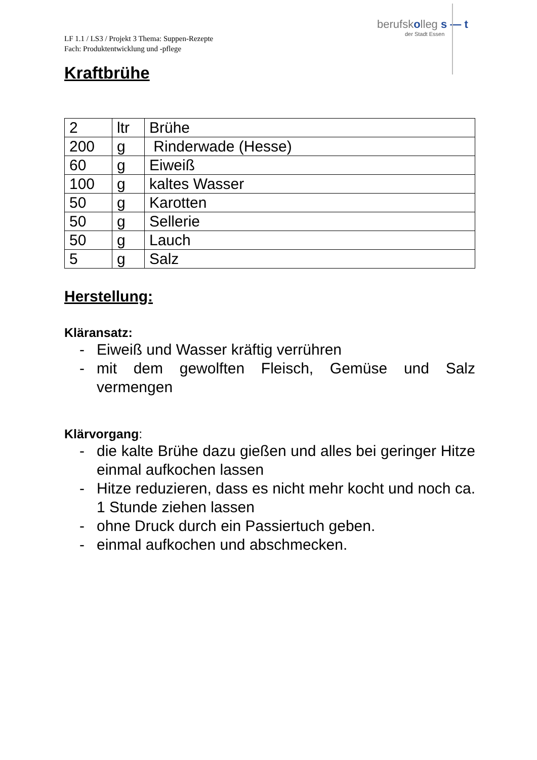LF 1.1 / LS3 / Projekt 3 Thema: Suppen-Rezepte
Fach: Produktentwicklung und -pflege
berufskolleg s — t
der Stadt Essen
Kraftbrühe
| 2 | ltr | Brühe |
| 200 | g | Rinderwade (Hesse) |
| 60 | g | Eiweiß |
| 100 | g | kaltes Wasser |
| 50 | g | Karotten |
| 50 | g | Sellerie |
| 50 | g | Lauch |
| 5 | g | Salz |
Herstellung:
Kläransatz:
- Eiweiß und Wasser kräftig verrühren
- mit dem gewolften Fleisch, Gemüse und Salz vermengen
Klärvorgang:
- die kalte Brühe dazu gießen und alles bei geringer Hitze einmal aufkochen lassen
- Hitze reduzieren, dass es nicht mehr kocht und noch ca. 1 Stunde ziehen lassen
- ohne Druck durch ein Passiertuch geben.
- einmal aufkochen und abschmecken.